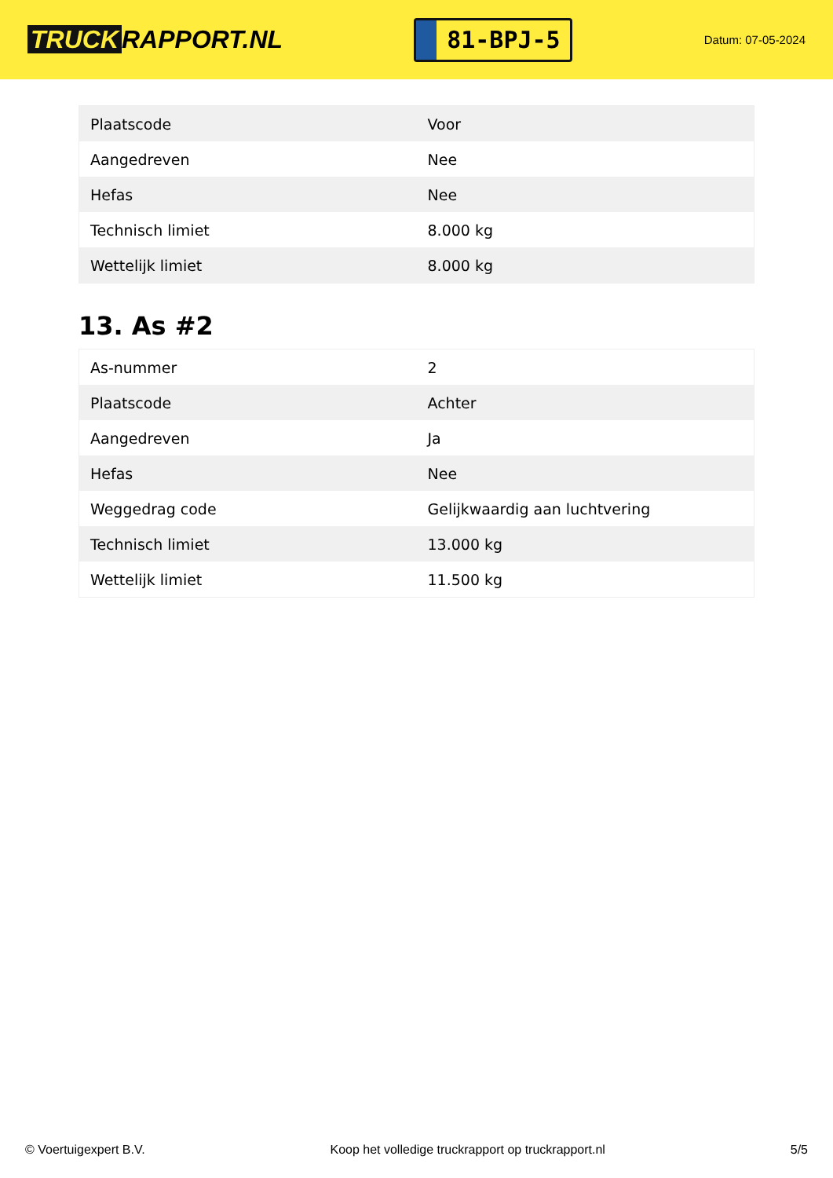TRUCK RAPPORT.NL
81-BPJ-5
Datum: 07-05-2024
| Plaatscode | Voor |
| Aangedreven | Nee |
| Hefas | Nee |
| Technisch limiet | 8.000 kg |
| Wettelijk limiet | 8.000 kg |
13. As #2
| As-nummer | 2 |
| Plaatscode | Achter |
| Aangedreven | Ja |
| Hefas | Nee |
| Weggedrag code | Gelijkwaardig aan luchtvering |
| Technisch limiet | 13.000 kg |
| Wettelijk limiet | 11.500 kg |
© Voertuigexpert B.V. Koop het volledige truckrapport op truckrapport.nl 5/5